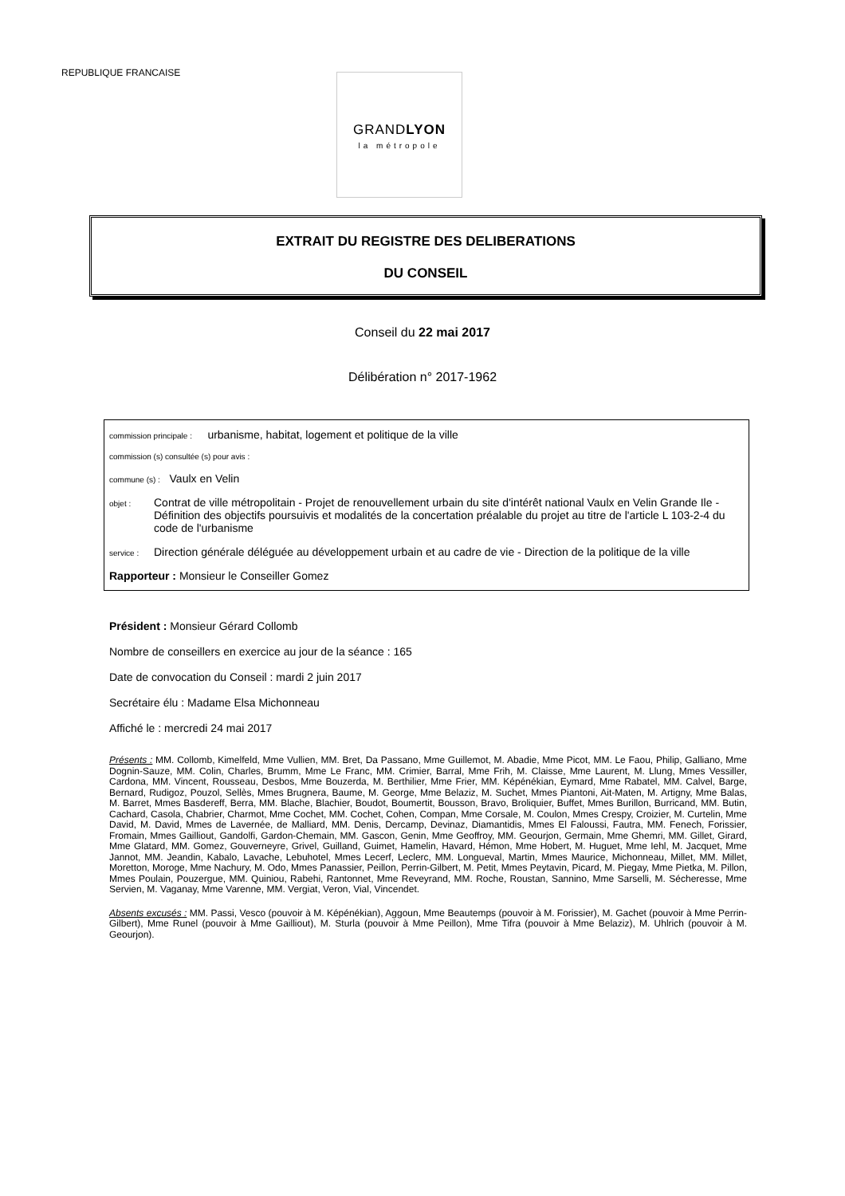REPUBLIQUE FRANCAISE
GRANDLYON
la métropole
EXTRAIT DU REGISTRE DES DELIBERATIONS
DU CONSEIL
Conseil du 22 mai 2017
Délibération n° 2017-1962
commission principale : urbanisme, habitat, logement et politique de la ville
commission (s) consultée (s) pour avis :
commune (s) : Vaulx en Velin
objet : Contrat de ville métropolitain - Projet de renouvellement urbain du site d'intérêt national Vaulx en Velin Grande Ile - Définition des objectifs poursuivis et modalités de la concertation préalable du projet au titre de l'article L 103-2-4 du code de l'urbanisme
service : Direction générale déléguée au développement urbain et au cadre de vie - Direction de la politique de la ville
Rapporteur : Monsieur le Conseiller Gomez
Président : Monsieur Gérard Collomb
Nombre de conseillers en exercice au jour de la séance : 165
Date de convocation du Conseil : mardi 2 juin 2017
Secrétaire élu : Madame Elsa Michonneau
Affiché le : mercredi 24 mai 2017
Présents : MM. Collomb, Kimelfeld, Mme Vullien, MM. Bret, Da Passano, Mme Guillemot, M. Abadie, Mme Picot, MM. Le Faou, Philip, Galliano, Mme Dognin-Sauze, MM. Colin, Charles, Brumm, Mme Le Franc, MM. Crimier, Barral, Mme Frih, M. Claisse, Mme Laurent, M. Llung, Mmes Vessiller, Cardona, MM. Vincent, Rousseau, Desbos, Mme Bouzerda, M. Berthilier, Mme Frier, MM. Képénékian, Eymard, Mme Rabatel, MM. Calvel, Barge, Bernard, Rudigoz, Pouzol, Sellès, Mmes Brugnera, Baume, M. George, Mme Belaziz, M. Suchet, Mmes Piantoni, Ait-Maten, M. Artigny, Mme Balas, M. Barret, Mmes Basdereff, Berra, MM. Blache, Blachier, Boudot, Boumertit, Bousson, Bravo, Broliquier, Buffet, Mmes Burillon, Burricand, MM. Butin, Cachard, Casola, Chabrier, Charmot, Mme Cochet, MM. Cochet, Cohen, Compan, Mme Corsale, M. Coulon, Mmes Crespy, Croizier, M. Curtelin, Mme David, M. David, Mmes de Lavernée, de Malliard, MM. Denis, Dercamp, Devinaz, Diamantidis, Mmes El Faloussi, Fautra, MM. Fenech, Forissier, Fromain, Mmes Gailliout, Gandolfi, Gardon-Chemain, MM. Gascon, Genin, Mme Geoffroy, MM. Geourjon, Germain, Mme Ghemri, MM. Gillet, Girard, Mme Glatard, MM. Gomez, Gouverneyre, Grivel, Guilland, Guimet, Hamelin, Havard, Hémon, Mme Hobert, M. Huguet, Mme Iehl, M. Jacquet, Mme Jannot, MM. Jeandin, Kabalo, Lavache, Lebuhotel, Mmes Lecerf, Leclerc, MM. Longueval, Martin, Mmes Maurice, Michonneau, Millet, MM. Millet, Moretton, Moroge, Mme Nachury, M. Odo, Mmes Panassier, Peillon, Perrin-Gilbert, M. Petit, Mmes Peytavin, Picard, M. Piegay, Mme Pietka, M. Pillon, Mmes Poulain, Pouzergue, MM. Quiniou, Rabehi, Rantonnet, Mme Reveyrand, MM. Roche, Roustan, Sannino, Mme Sarselli, M. Sécheresse, Mme Servien, M. Vaganay, Mme Varenne, MM. Vergiat, Veron, Vial, Vincendet.
Absents excusés : MM. Passi, Vesco (pouvoir à M. Képénékian), Aggoun, Mme Beautemps (pouvoir à M. Forissier), M. Gachet (pouvoir à Mme Perrin-Gilbert), Mme Runel (pouvoir à Mme Gailliout), M. Sturla (pouvoir à Mme Peillon), Mme Tifra (pouvoir à Mme Belaziz), M. Uhlrich (pouvoir à M. Geourjon).